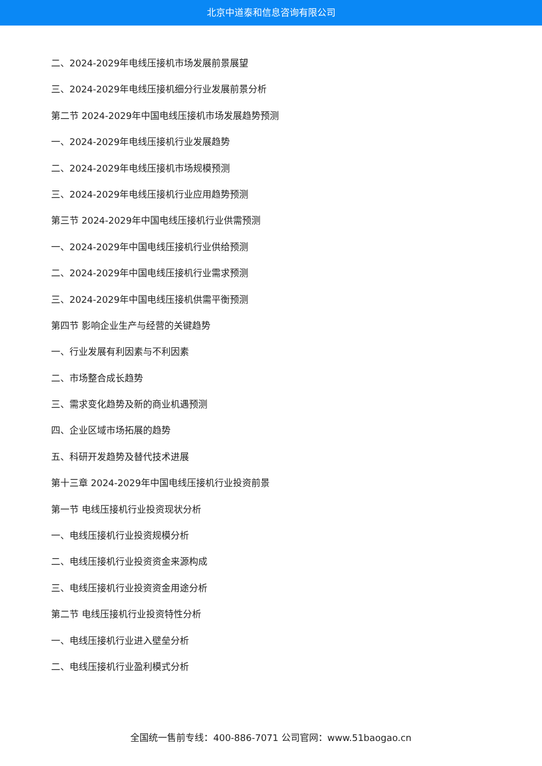北京中道泰和信息咨询有限公司
二、2024-2029年电线压接机市场发展前景展望
三、2024-2029年电线压接机细分行业发展前景分析
第二节 2024-2029年中国电线压接机市场发展趋势预测
一、2024-2029年电线压接机行业发展趋势
二、2024-2029年电线压接机市场规模预测
三、2024-2029年电线压接机行业应用趋势预测
第三节 2024-2029年中国电线压接机行业供需预测
一、2024-2029年中国电线压接机行业供给预测
二、2024-2029年中国电线压接机行业需求预测
三、2024-2029年中国电线压接机供需平衡预测
第四节 影响企业生产与经营的关键趋势
一、行业发展有利因素与不利因素
二、市场整合成长趋势
三、需求变化趋势及新的商业机遇预测
四、企业区域市场拓展的趋势
五、科研开发趋势及替代技术进展
第十三章 2024-2029年中国电线压接机行业投资前景
第一节 电线压接机行业投资现状分析
一、电线压接机行业投资规模分析
二、电线压接机行业投资资金来源构成
三、电线压接机行业投资资金用途分析
第二节 电线压接机行业投资特性分析
一、电线压接机行业进入壁垒分析
二、电线压接机行业盈利模式分析
全国统一售前专线：400-886-7071 公司官网：www.51baogao.cn